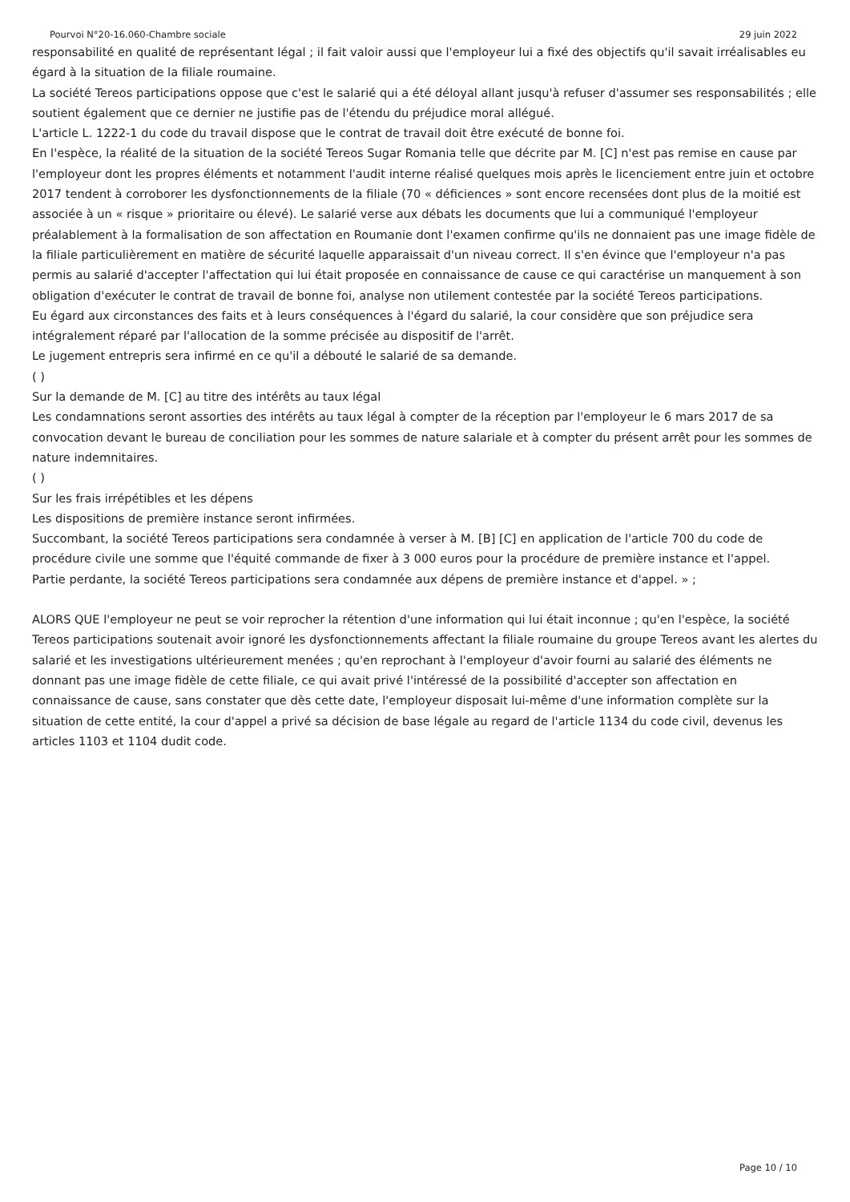Pourvoi N°20-16.060-Chambre sociale 29 juin 2022
responsabilité en qualité de représentant légal ; il fait valoir aussi que l'employeur lui a fixé des objectifs qu'il savait irréalisables eu égard à la situation de la filiale roumaine.
La société Tereos participations oppose que c'est le salarié qui a été déloyal allant jusqu'à refuser d'assumer ses responsabilités ; elle soutient également que ce dernier ne justifie pas de l'étendu du préjudice moral allégué.
L'article L. 1222-1 du code du travail dispose que le contrat de travail doit être exécuté de bonne foi.
En l'espèce, la réalité de la situation de la société Tereos Sugar Romania telle que décrite par M. [C] n'est pas remise en cause par l'employeur dont les propres éléments et notamment l'audit interne réalisé quelques mois après le licenciement entre juin et octobre 2017 tendent à corroborer les dysfonctionnements de la filiale (70 « déficiences » sont encore recensées dont plus de la moitié est associée à un « risque » prioritaire ou élevé). Le salarié verse aux débats les documents que lui a communiqué l'employeur préalablement à la formalisation de son affectation en Roumanie dont l'examen confirme qu'ils ne donnaient pas une image fidèle de la filiale particulièrement en matière de sécurité laquelle apparaissait d'un niveau correct. Il s'en évince que l'employeur n'a pas permis au salarié d'accepter l'affectation qui lui était proposée en connaissance de cause ce qui caractérise un manquement à son obligation d'exécuter le contrat de travail de bonne foi, analyse non utilement contestée par la société Tereos participations.
Eu égard aux circonstances des faits et à leurs conséquences à l'égard du salarié, la cour considère que son préjudice sera intégralement réparé par l'allocation de la somme précisée au dispositif de l'arrêt.
Le jugement entrepris sera infirmé en ce qu'il a débouté le salarié de sa demande.
( )
Sur la demande de M. [C] au titre des intérêts au taux légal
Les condamnations seront assorties des intérêts au taux légal à compter de la réception par l'employeur le 6 mars 2017 de sa convocation devant le bureau de conciliation pour les sommes de nature salariale et à compter du présent arrêt pour les sommes de nature indemnitaires.
( )
Sur les frais irrépétibles et les dépens
Les dispositions de première instance seront infirmées.
Succombant, la société Tereos participations sera condamnée à verser à M. [B] [C] en application de l'article 700 du code de procédure civile une somme que l'équité commande de fixer à 3 000 euros pour la procédure de première instance et l'appel.
Partie perdante, la société Tereos participations sera condamnée aux dépens de première instance et d'appel. » ;
ALORS QUE l'employeur ne peut se voir reprocher la rétention d'une information qui lui était inconnue ; qu'en l'espèce, la société Tereos participations soutenait avoir ignoré les dysfonctionnements affectant la filiale roumaine du groupe Tereos avant les alertes du salarié et les investigations ultérieurement menées ; qu'en reprochant à l'employeur d'avoir fourni au salarié des éléments ne donnant pas une image fidèle de cette filiale, ce qui avait privé l'intéressé de la possibilité d'accepter son affectation en connaissance de cause, sans constater que dès cette date, l'employeur disposait lui-même d'une information complète sur la situation de cette entité, la cour d'appel a privé sa décision de base légale au regard de l'article 1134 du code civil, devenus les articles 1103 et 1104 dudit code.
Page 10 / 10